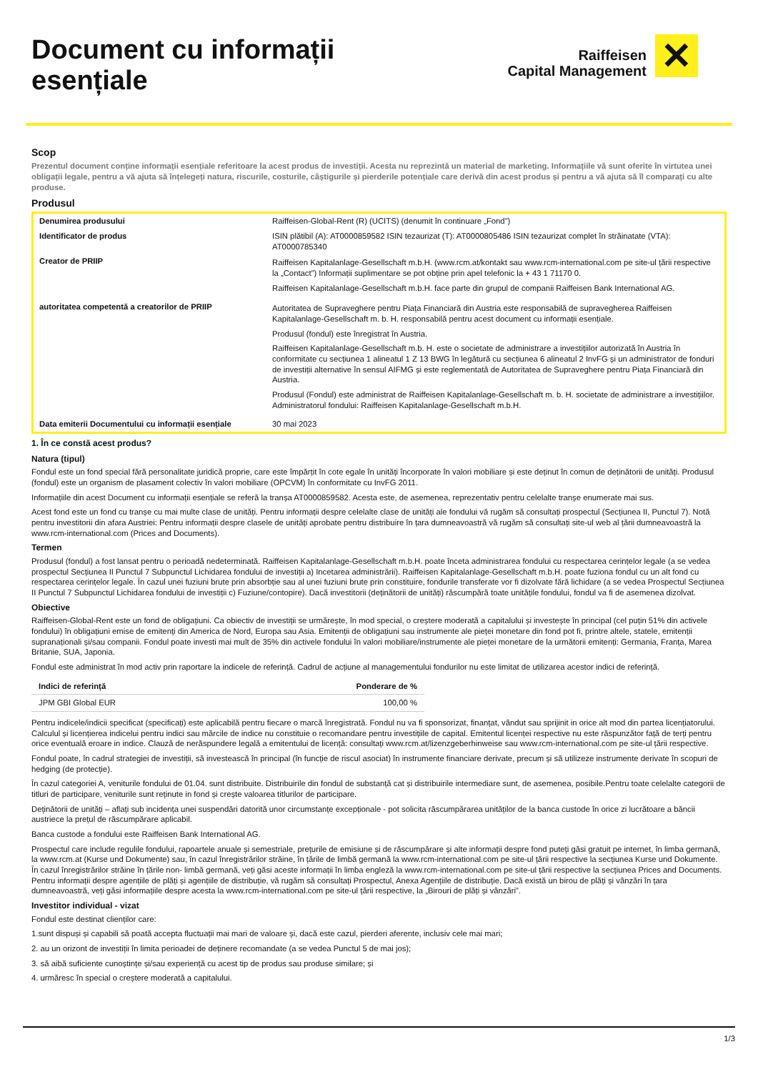Document cu informații
esențiale
Raiffeisen
Capital Management
✕
Scop
Prezentul document conține informații esențiale referitoare la acest produs de investiții. Acesta nu reprezintă un material de marketing. Informațiile vă sunt oferite în virtutea unei obligații legale, pentru a vă ajuta să înțelegeți natura, riscurile, costurile, câștigurile și pierderile potențiale care derivă din acest produs și pentru a vă ajuta să îl comparați cu alte produse.
Produsul
| Denumirea produsului | Raiffeisen-Global-Rent (R) (UCITS) (denumit în continuare „Fond”) |
| Identificator de produs | ISIN plătibil (A): AT0000859582 ISIN tezaurizat (T): AT0000805486 ISIN tezaurizat complet în străinatate (VTA): AT0000785340 |
| Creator de PRIIP | Raiffeisen Kapitalanlage-Gesellschaft m.b.H. (www.rcm.at/kontakt sau www.rcm-international.com pe site-ul țării respective la „Contact”) Informații suplimentare se pot obține prin apel telefonic la + 43 1 71170 0. Raiffeisen Kapitalanlage-Gesellschaft m.b.H. face parte din grupul de companii Raiffeisen Bank International AG. |
| autoritatea competentă a creatorilor de PRIIP | Autoritatea de Supraveghere pentru Piața Financiară din Austria este responsabilă de supravegherea Raiffeisen Kapitalanlage-Gesellschaft m. b. H. responsabilă pentru acest document cu informații esențiale. Produsul (fondul) este înregistrat în Austria. Raiffeisen Kapitalanlage-Gesellschaft m.b. H. este o societate de administrare a investițiilor autorizată în Austria în conformitate cu secțiunea 1 alineatul 1 Z 13 BWG în legătură cu secțiunea 6 alineatul 2 InvFG și un administrator de fonduri de investiții alternative în sensul AIFMG și este reglementată de Autoritatea de Supraveghere pentru Piața Financiară din Austria. Produsul (Fondul) este administrat de Raiffeisen Kapitalanlage-Gesellschaft m. b. H. societate de administrare a investițiilor. Administratorul fondului: Raiffeisen Kapitalanlage-Gesellschaft m.b.H. |
| Data emiterii Documentului cu informații esențiale | 30 mai 2023 |
1. În ce constă acest produs?
Natura (tipul)
Fondul este un fond special fără personalitate juridică proprie, care este împărțit în cote egale în unități încorporate în valori mobiliare și este deținut în comun de deținătorii de unități. Produsul (fondul) este un organism de plasament colectiv în valori mobiliare (OPCVM) în conformitate cu InvFG 2011.
Informațiile din acest Document cu informații esențiale se referă la tranșa AT0000859582. Acesta este, de asemenea, reprezentativ pentru celelalte tranșe enumerate mai sus.
Acest fond este un fond cu tranșe cu mai multe clase de unități. Pentru informații despre celelalte clase de unități ale fondului vă rugăm să consultați prospectul (Secțiunea II, Punctul 7). Notă pentru investitorii din afara Austriei: Pentru informații despre clasele de unități aprobate pentru distribuire în țara dumneavoastră vă rugăm să consultați site-ul web al țării dumneavoastră la www.rcm-international.com (Prices and Documents).
Termen
Produsul (fondul) a fost lansat pentru o perioadă nedeterminată. Raiffeisen Kapitalanlage-Gesellschaft m.b.H. poate înceta administrarea fondului cu respectarea cerințelor legale (a se vedea prospectul Secțiunea II Punctul 7 Subpunctul Lichidarea fondului de investiții a) Incetarea administrării). Raiffeisen Kapitalanlage-Gesellschaft m.b.H. poate fuziona fondul cu un alt fond cu respectarea cerințelor legale. În cazul unei fuziuni brute prin absorbție sau al unei fuziuni brute prin constituire, fondurile transferate vor fi dizolvate fără lichidare (a se vedea Prospectul Secțiunea II Punctul 7 Subpunctul Lichidarea fondului de investiții c) Fuziune/contopire). Dacă investitorii (deținătorii de unități) răscumpără toate unitățile fondului, fondul va fi de asemenea dizolvat.
Obiective
Raiffeisen-Global-Rent este un fond de obligațiuni. Ca obiectiv de investiții se urmărește, în mod special, o creștere moderată a capitalului și investește în principal (cel puțin 51% din activele fondului) în obligațiuni emise de emitenți din America de Nord, Europa sau Asia. Emitenții de obligațiuni sau instrumente ale pieței monetare din fond pot fi, printre altele, statele, emitenții supranaționali și/sau companii. Fondul poate investi mai mult de 35% din activele fondului în valori mobiliare/instrumente ale pieței monetare de la următorii emitenți: Germania, Franța, Marea Britanie, SUA, Japonia.
Fondul este administrat în mod activ prin raportare la indicele de referință. Cadrul de acțiune al managementului fondurilor nu este limitat de utilizarea acestor indici de referință.
| Indici de referință | Ponderare de % |
| --- | --- |
| JPM GBI Global EUR | 100,00 % |
Pentru indicele/indicii specificat (specificați) este aplicabilă pentru fiecare o marcă înregistrată. Fondul nu va fi sponsorizat, finanțat, vândut sau sprijinit in orice alt mod din partea licențiatorului. Calculul și licențierea indicelui pentru indici sau mărcile de indice nu constituie o recomandare pentru investițiile de capital. Emitentul licenței respective nu este răspunzător față de terți pentru orice eventuală eroare in indice. Clauză de nerăspundere legală a emitentului de licență: consultați www.rcm.at/lizenzgeberhinweise sau www.rcm-international.com pe site-ul țării respective.
Fondul poate, în cadrul strategiei de investiții, să investească în principal (în funcție de riscul asociat) în instrumente financiare derivate, precum și să utilizeze instrumente derivate în scopuri de hedging (de protecție).
În cazul categoriei A, veniturile fondului de 01.04. sunt distribuite. Distribuirile din fondul de substanță cat și distribuirile intermediare sunt, de asemenea, posibile.Pentru toate celelalte categorii de titluri de participare, veniturile sunt reținute in fond și crește valoarea titlurilor de participare.
Deținătorii de unități – aflați sub incidența unei suspendări datorită unor circumstanțe excepționale - pot solicita răscumpărarea unităților de la banca custode în orice zi lucrătoare a băncii austriece la prețul de răscumpărare aplicabil.
Banca custode a fondului este Raiffeisen Bank International AG.
Prospectul care include regulile fondului, rapoartele anuale și semestriale, prețurile de emisiune și de răscumpărare și alte informații despre fond puteți găsi gratuit pe internet, în limba germană, la www.rcm.at (Kurse und Dokumente) sau, în cazul înregistrărilor străine, în țările de limbă germană la www.rcm-international.com pe site-ul țării respective la secțiunea Kurse und Dokumente. În cazul înregistrărilor străine în țările non- limbă germană, veți găsi aceste informații în limba engleză la www.rcm-international.com pe site-ul țării respective la secțiunea Prices and Documents. Pentru informații despre agențiile de plăți și agențiile de distribuție, vă rugăm să consultați Prospectul, Anexa Agențiile de distribuție. Dacă există un birou de plăți și vânzări în țara dumneavoastră, veți găsi informațiile despre acesta la www.rcm-international.com pe site-ul țării respective, la „Birouri de plăți și vânzări”.
Investitor individual - vizat
Fondul este destinat clienților care:
1.sunt dispuși și capabili să poată accepta fluctuații mai mari de valoare și, dacă este cazul, pierderi aferente, inclusiv cele mai mari;
2. au un orizont de investiții în limita perioadei de deținere recomandate (a se vedea Punctul 5 de mai jos);
3. să aibă suficiente cunoștințe și/sau experiență cu acest tip de produs sau produse similare; și
4. urmăresc în special o creștere moderată a capitalului.
1/3